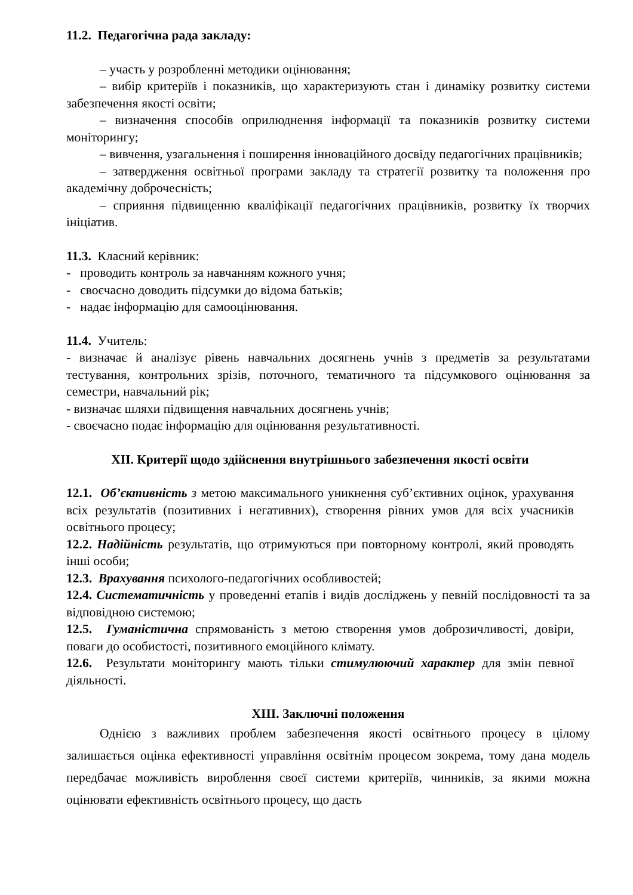11.2. Педагогічна рада закладу:
– участь у розробленні методики оцінювання;
– вибір критеріїв і показників, що характеризують стан і динаміку розвитку системи забезпечення якості освіти;
– визначення способів оприлюднення інформації та показників розвитку системи моніторингу;
– вивчення, узагальнення і поширення інноваційного досвіду педагогічних працівників;
– затвердження освітньої програми закладу та стратегії розвитку та положення про академічну доброчесність;
– сприяння підвищенню кваліфікації педагогічних працівників, розвитку їх творчих ініціатив.
11.3. Класний керівник:
- проводить контроль за навчанням кожного учня;
- своєчасно доводить підсумки до відома батьків;
- надає інформацію для самооцінювання.
11.4. Учитель:
- визначає й аналізує рівень навчальних досягнень учнів з предметів за результатами тестування, контрольних зрізів, поточного, тематичного та підсумкового оцінювання за семестри, навчальний рік;
- визначає шляхи підвищення навчальних досягнень учнів;
- своєчасно подає інформацію для оцінювання результативності.
XII. Критерії щодо здійснення внутрішнього забезпечення якості освіти
12.1. Об’єктивність з метою максимального уникнення суб’єктивних оцінок, урахування всіх результатів (позитивних і негативних), створення рівних умов для всіх учасників освітнього процесу;
12.2. Надійність результатів, що отримуються при повторному контролі, який проводять інші особи;
12.3. Врахування психолого-педагогічних особливостей;
12.4. Систематичність у проведенні етапів і видів досліджень у певній послідовності та за відповідною системою;
12.5. Гуманістична спрямованість з метою створення умов доброзичливості, довіри, поваги до особистості, позитивного емоційного клімату.
12.6. Результати моніторингу мають тільки стимулюючий характер для змін певної діяльності.
XIII. Заключні положення
Однією з важливих проблем забезпечення якості освітнього процесу в цілому залишається оцінка ефективності управління освітнім процесом зокрема, тому дана модель передбачає можливість вироблення своєї системи критеріїв, чинників, за якими можна оцінювати ефективність освітнього процесу, що дасть